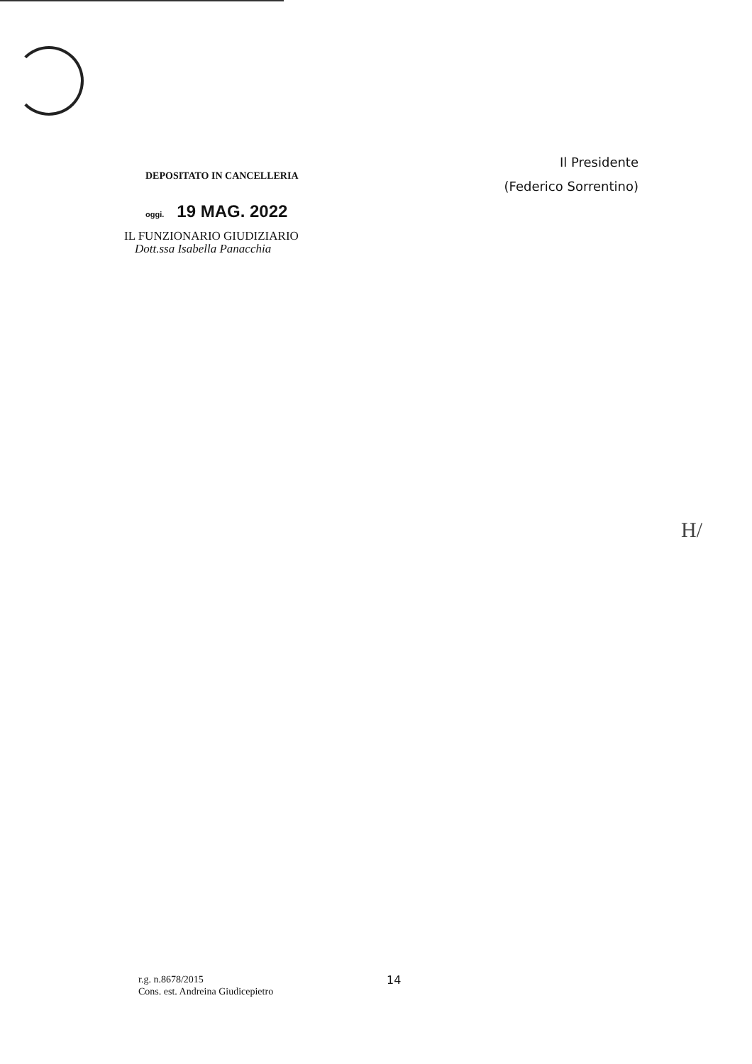DEPOSITATO IN CANCELLERIA
oggi. 19 MAG. 2022
IL FUNZIONARIO GIUDIZIARIO
Dott.ssa Isabella Panacchia
Il Presidente
(Federico Sorrentino)
H/
r.g. n.8678/2015
Cons. est. Andreina Giudicepietro
14